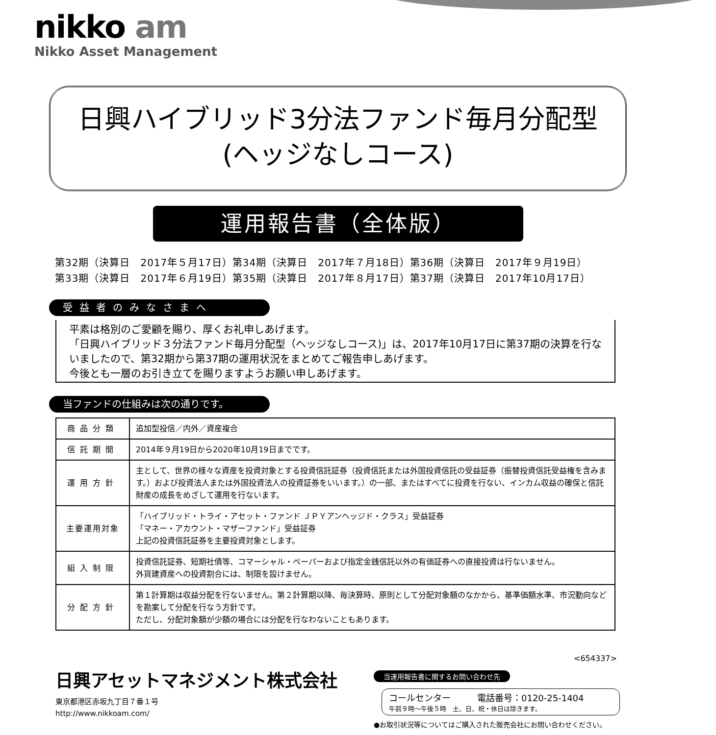nikko am
Nikko Asset Management
日興ハイブリッド3分法ファンド毎月分配型
(ヘッジなしコース)
運用報告書（全体版）
第32期（決算日　2017年５月17日）第34期（決算日　2017年７月18日）第36期（決算日　2017年９月19日）
第33期（決算日　2017年６月19日）第35期（決算日　2017年８月17日）第37期（決算日　2017年10月17日）
受益者のみなさまへ
平素は格別のご愛顧を賜り、厚くお礼申しあげます。
「日興ハイブリッド３分法ファンド毎月分配型（ヘッジなしコース)」は、2017年10月17日に第37期の決算を行ないましたので、第32期から第37期の運用状況をまとめてご報告申しあげます。
今後とも一層のお引き立てを賜りますようお願い申しあげます。
当ファンドの仕組みは次の通りです。
| 商品分類 | 追加型投信／内外／資産複合 |
| 信託期間 | 2014年９月19日から2020年10月19日までです。 |
| 運用方針 | 主として、世界の様々な資産を投資対象とする投資信託証券（投資信託または外国投資信託の受益証券（振替投資信託受益権を含みます。）および投資法人または外国投資法人の投資証券をいいます。）の一部、またはすべてに投資を行ない、インカム収益の確保と信託財産の成長をめざして運用を行ないます。 |
| 主要運用対象 | 「ハイブリッド・トライ・アセット・ファンド ＪＰＹアンヘッジド・クラス」受益証券 「マネー・アカウント・マザーファンド」受益証券 上記の投資信託証券を主要投資対象とします。 |
| 組入制限 | 投資信託証券、短期社債等、コマーシャル・ペーパーおよび指定金銭信託以外の有価証券への直接投資は行ないません。 外貨建資産への投資割合には、制限を設けません。 |
| 分配方針 | 第１計算期は収益分配を行ないません。第２計算期以降、毎決算時、原則として分配対象額のなかから、基準価額水準、市況動向などを勘案して分配を行なう方針です。 ただし、分配対象額が少額の場合には分配を行なわないこともあります。 |
<654337>
日興アセットマネジメント株式会社
東京都港区赤坂九丁目７番１号
http://www.nikkoam.com/
当運用報告書に関するお問い合わせ先
コールセンター　　　電話番号：0120-25-1404
午前９時～午後５時　土、日、祝・休日は除きます。
●お取引状況等についてはご購入された販売会社にお問い合わせください。